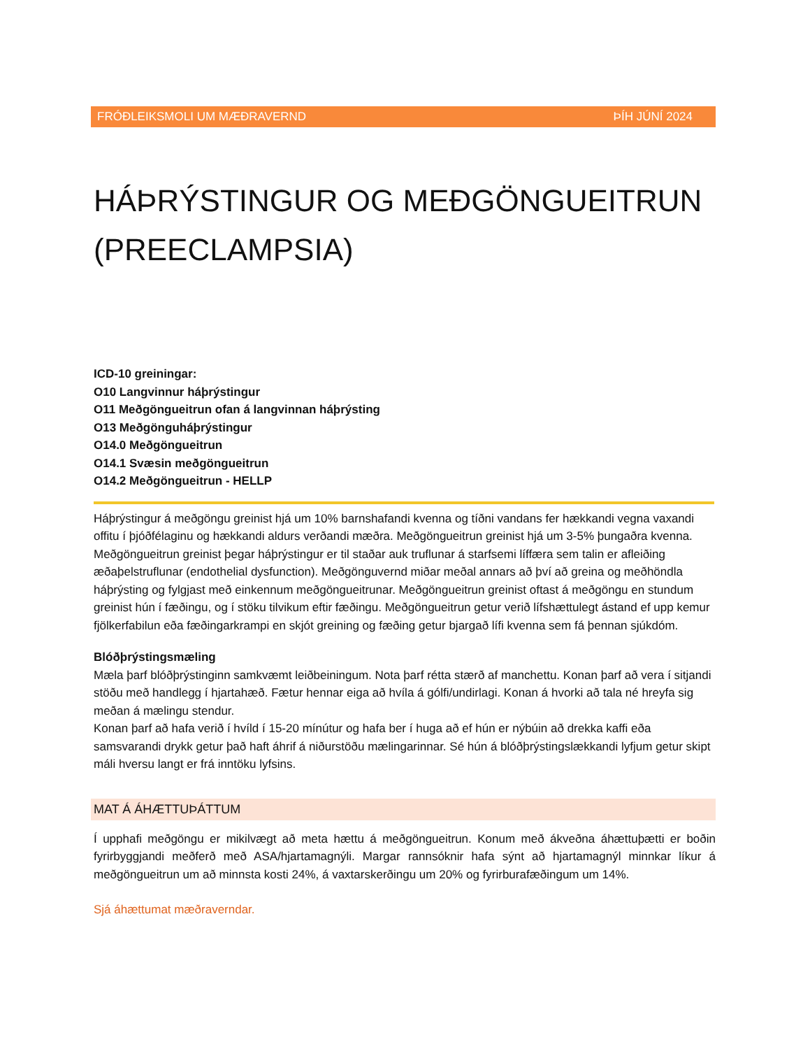FRÓÐLEIKSMOLI UM MÆÐRAVERND ÞÍH JÚNÍ 2024
HÁÞRÝSTINGUR OG MEÐGÖNGUEITRUN (PREECLAMPSIA)
ICD-10 greiningar:
O10 Langvinnur háþrýstingur
O11 Meðgöngueitrun ofan á langvinnan háþrýsting
O13 Meðgönguháþrýstingur
O14.0 Meðgöngueitrun
O14.1 Svæsin meðgöngueitrun
O14.2 Meðgöngueitrun - HELLP
Háþrýstingur á meðgöngu greinist hjá um 10% barnshafandi kvenna og tíðni vandans fer hækkandi vegna vaxandi offitu í þjóðfélaginu og hækkandi aldurs verðandi mæðra. Meðgöngueitrun greinist hjá um 3-5% þungaðra kvenna. Meðgöngueitrun greinist þegar háþrýstingur er til staðar auk truflunar á starfsemi líffæra sem talin er afleiðing æðaþelstruflunar (endothelial dysfunction). Meðgönguvernd miðar meðal annars að því að greina og meðhöndla háþrýsting og fylgjast með einkennum meðgöngueitrunar. Meðgöngueitrun greinist oftast á meðgöngu en stundum greinist hún í fæðingu, og í stöku tilvikum eftir fæðingu. Meðgöngueitrun getur verið lífshættulegt ástand ef upp kemur fjölkerfabilun eða fæðingarkrampi en skjót greining og fæðing getur bjargað lífi kvenna sem fá þennan sjúkdóm.
Blóðþrýstingsmæling
Mæla þarf blóðþrýstinginn samkvæmt leiðbeiningum. Nota þarf rétta stærð af manchettu. Konan þarf að vera í sitjandi stöðu með handlegg í hjartahæð. Fætur hennar eiga að hvíla á gólfi/undirlagi. Konan á hvorki að tala né hreyfa sig meðan á mælingu stendur.
Konan þarf að hafa verið í hvíld í 15-20 mínútur og hafa ber í huga að ef hún er nýbúin að drekka kaffi eða samsvarandi drykk getur það haft áhrif á niðurstöðu mælingarinnar. Sé hún á blóðþrýstingslækkandi lyfjum getur skipt máli hversu langt er frá inntöku lyfsins.
MAT Á ÁHÆTTUÞÁTTUM
Í upphafi meðgöngu er mikilvægt að meta hættu á meðgöngueitrun. Konum með ákveðna áhættuþætti er boðin fyrirbyggjandi meðferð með ASA/hjartamagnýli. Margar rannsóknir hafa sýnt að hjartamagnýl minnkar líkur á meðgöngueitrun um að minnsta kosti 24%, á vaxtarskerðingu um 20% og fyrirburafæðingum um 14%.
Sjá áhættumat mæðraverndar.